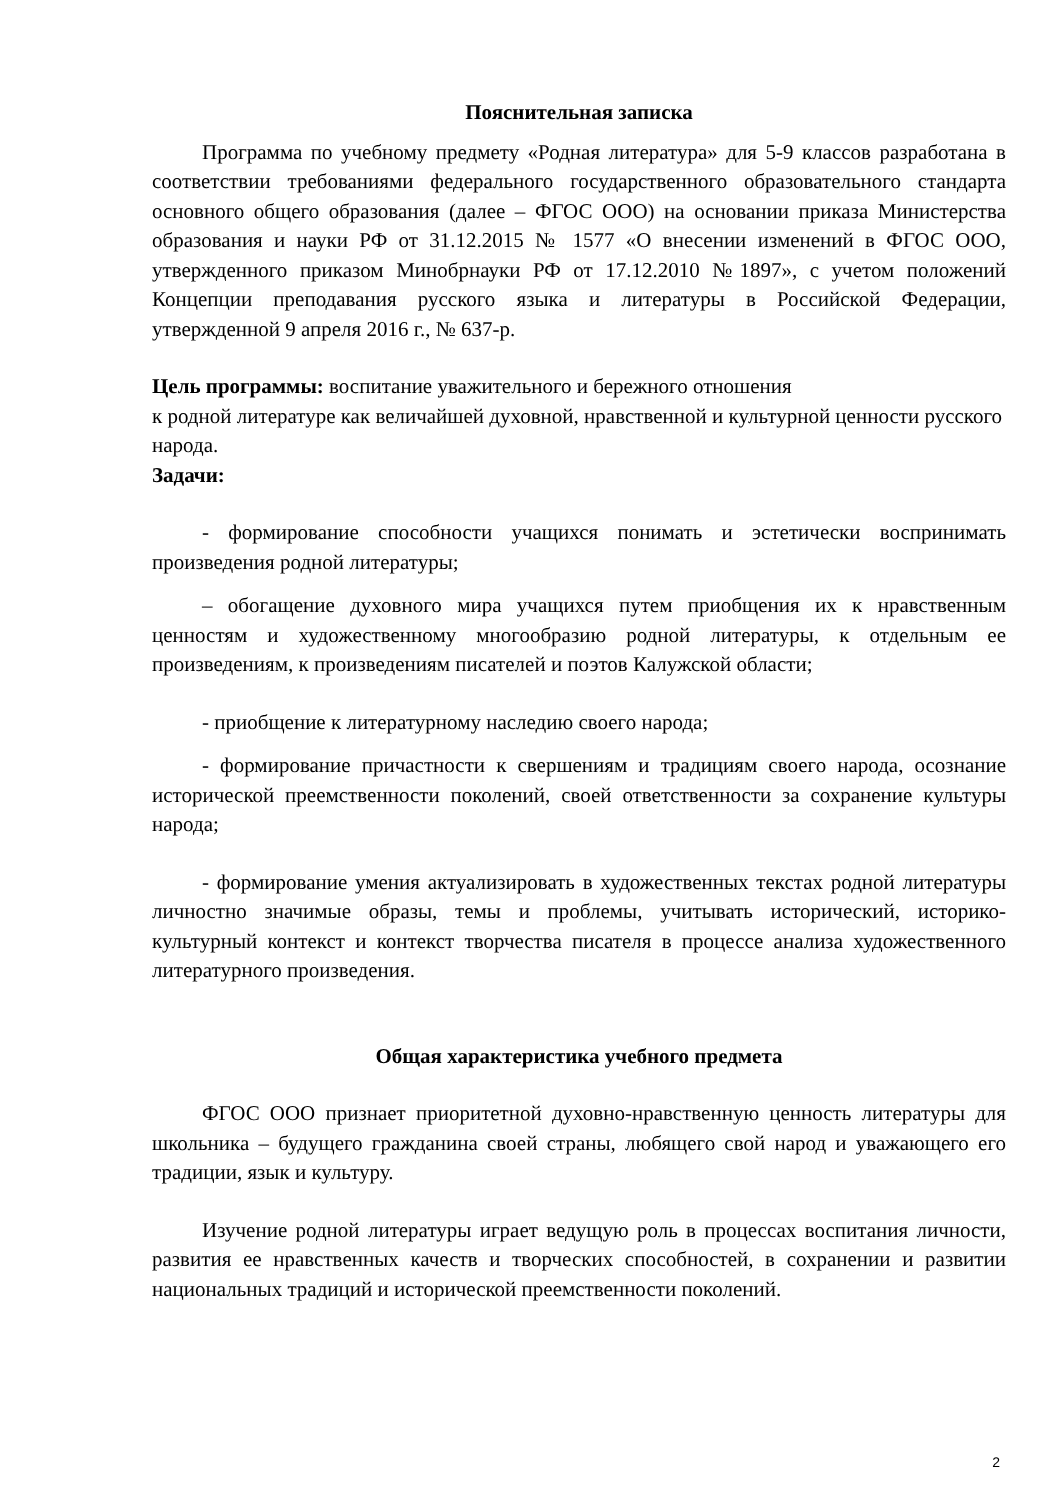Пояснительная записка
Программа по учебному предмету «Родная литература» для 5-9 классов разработана в соответствии требованиями федерального государственного образовательного стандарта основного общего образования (далее – ФГОС ООО) на основании приказа Министерства образования и науки РФ от 31.12.2015 № 1577 «О внесении изменений в ФГОС ООО, утвержденного приказом Минобрнауки РФ от 17.12.2010 №1897», с учетом положений Концепции преподавания русского языка и литературы в Российской Федерации, утвержденной 9 апреля 2016 г., № 637-р.
Цель программы: воспитание уважительного и бережного отношения
к родной литературе как величайшей духовной, нравственной и культурной ценности русского народа.
Задачи:
- формирование способности учащихся понимать и эстетически воспринимать произведения родной литературы;
– обогащение духовного мира учащихся путем приобщения их к нравственным ценностям и художественному многообразию родной литературы, к отдельным ее произведениям, к произведениям писателей и поэтов Калужской области;
- приобщение к литературному наследию своего народа;
- формирование причастности к свершениям и традициям своего народа, осознание исторической преемственности поколений, своей ответственности за сохранение культуры народа;
- формирование умения актуализировать в художественных текстах родной литературы личностно значимые образы, темы и проблемы, учитывать исторический, историко-культурный контекст и контекст творчества писателя в процессе анализа художественного литературного произведения.
Общая характеристика учебного предмета
ФГОС ООО признает приоритетной духовно-нравственную ценность литературы для школьника – будущего гражданина своей страны, любящего свой народ и уважающего его традиции, язык и культуру.
Изучение родной литературы играет ведущую роль в процессах воспитания личности, развития ее нравственных качеств и творческих способностей, в сохранении и развитии национальных традиций и исторической преемственности поколений.
2